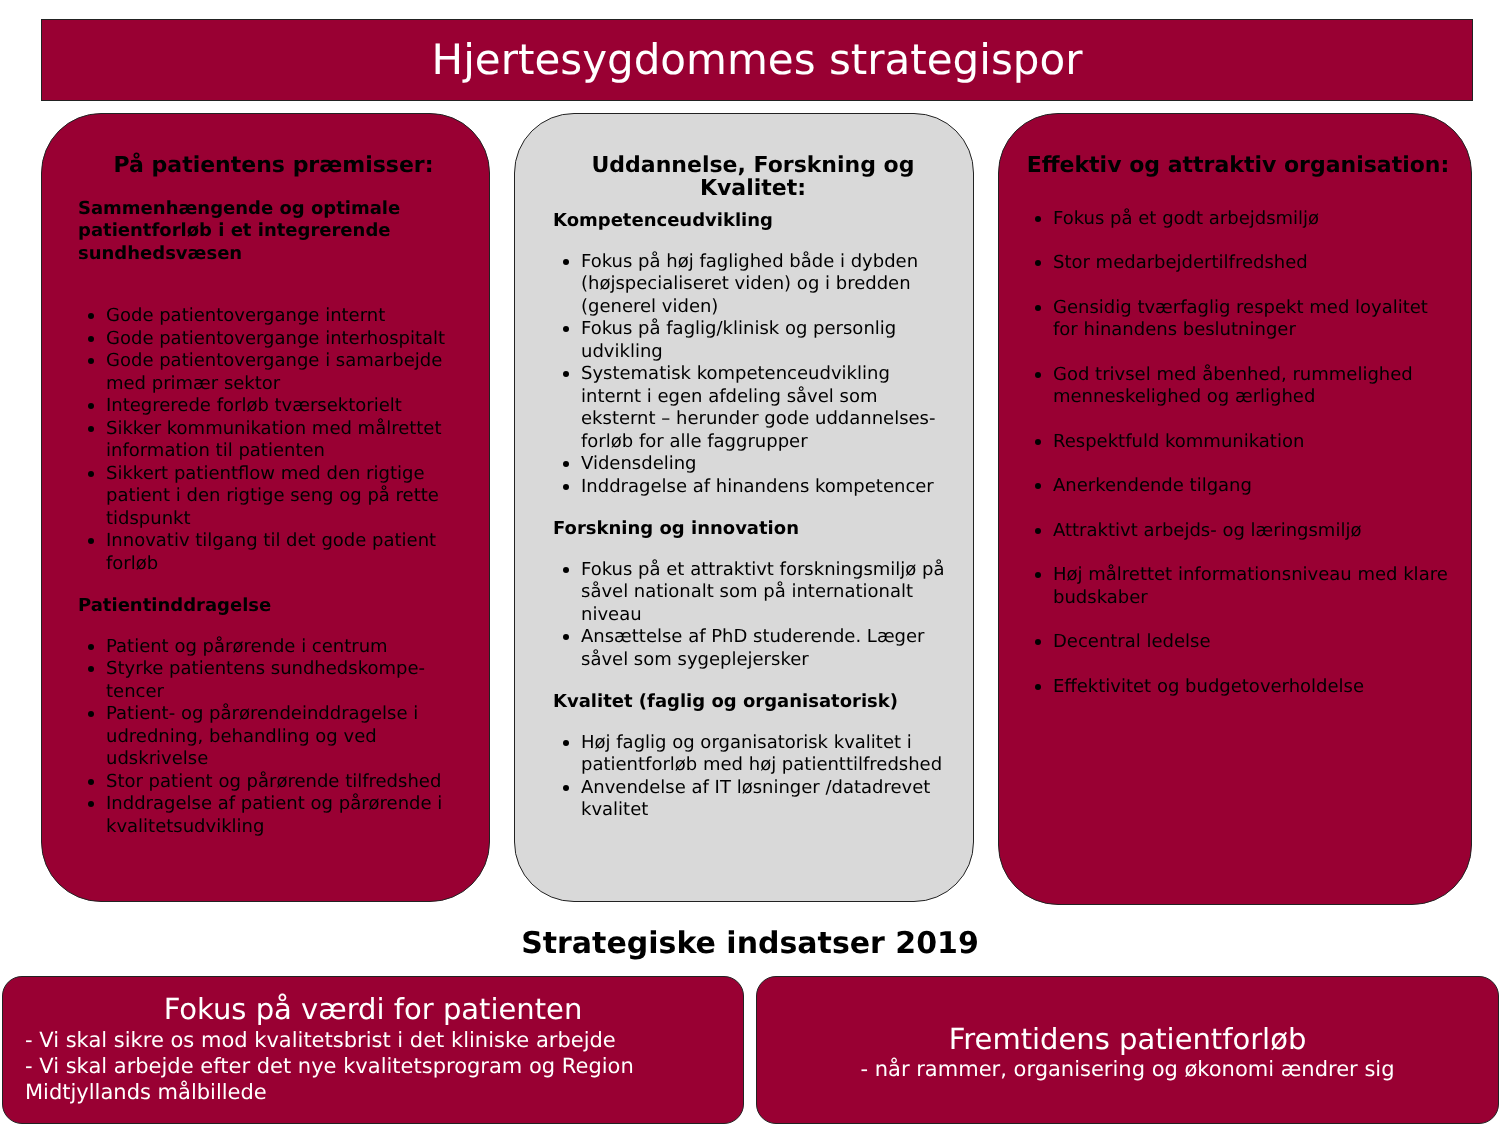Hjertesygdommes strategispor
På patientens præmisser:
Sammenhængende og optimale patientforløb i et integrerende sundhedsvæsen
Gode patientovergange internt
Gode patientovergange interhospitalt
Gode patientovergange i samarbejde med primær sektor
Integrerede forløb tværsektorielt
Sikker kommunikation med målrettet information til patienten
Sikkert patientflow med den rigtige patient i den rigtige seng og på rette tidspunkt
Innovativ tilgang til det gode patient forløb
Patientinddragelse
Patient og pårørende i centrum
Styrke patientens sundhedskompe-tencer
Patient- og pårørendeinddragelse i udredning, behandling og ved udskrivelse
Stor patient og pårørende tilfredshed
Inddragelse af patient og pårørende i kvalitetsudvikling
Uddannelse, Forskning og Kvalitet:
Kompetenceudvikling
Fokus på høj faglighed både i dybden (højspecialiseret viden) og i bredden (generel viden)
Fokus på faglig/klinisk og personlig udvikling
Systematisk kompetenceudvikling internt i egen afdeling såvel som eksternt – herunder gode uddannelses-forløb for alle faggrupper
Vidensdeling
Inddragelse af hinandens kompetencer
Forskning og innovation
Fokus på et attraktivt forskningsmiljø på såvel nationalt som på internationalt niveau
Ansættelse af PhD studerende. Læger såvel som sygeplejersker
Kvalitet (faglig og organisatorisk)
Høj faglig og organisatorisk kvalitet i patientforløb med høj patienttilfredshed
Anvendelse af IT løsninger /datadrevet kvalitet
Effektiv og attraktiv organisation:
Fokus på et godt arbejdsmiljø
Stor medarbejdertilfredshed
Gensidig tværfaglig respekt med loyalitet for hinandens beslutninger
God trivsel med åbenhed, rummelighed menneskelighed og ærlighed
Respektfuld kommunikation
Anerkendende tilgang
Attraktivt arbejds- og læringsmiljø
Høj målrettet informationsniveau med klare budskaber
Decentral ledelse
Effektivitet og budgetoverholdelse
Strategiske indsatser 2019
Fokus på værdi for patienten
- Vi skal sikre os mod kvalitetsbrist i det kliniske arbejde
- Vi skal arbejde efter det nye kvalitetsprogram og Region Midtjyllands målbillede
Fremtidens patientforløb
- når rammer, organisering og økonomi ændrer sig